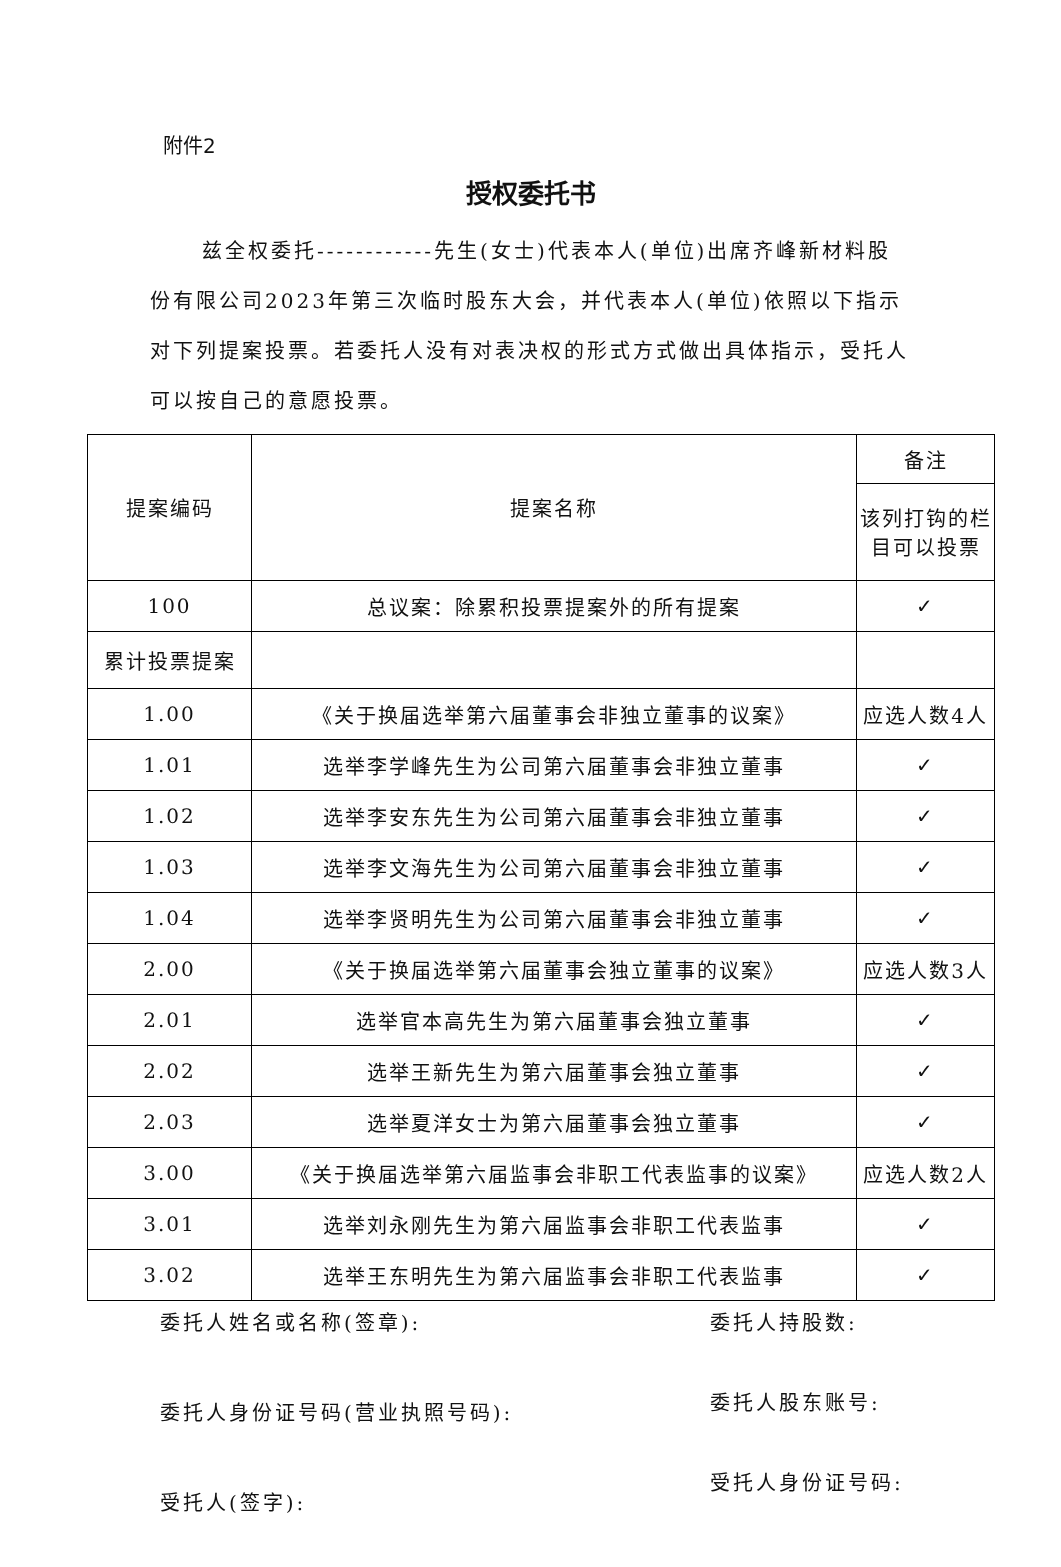附件2
授权委托书
兹全权委托------------先生(女士)代表本人(单位)出席齐峰新材料股份有限公司2023年第三次临时股东大会，并代表本人(单位)依照以下指示对下列提案投票。若委托人没有对表决权的形式方式做出具体指示，受托人可以按自己的意愿投票。
| 提案编码 | 提案名称 | 备注 |
| | | 该列打钩的栏目可以投票 |
| 100 | 总议案：除累积投票提案外的所有提案 | ✓ |
| 累计投票提案 | | |
| 1.00 | 《关于换届选举第六届董事会非独立董事的议案》 | 应选人数4人 |
| 1.01 | 选举李学峰先生为公司第六届董事会非独立董事 | ✓ |
| 1.02 | 选举李安东先生为公司第六届董事会非独立董事 | ✓ |
| 1.03 | 选举李文海先生为公司第六届董事会非独立董事 | ✓ |
| 1.04 | 选举李贤明先生为公司第六届董事会非独立董事 | ✓ |
| 2.00 | 《关于换届选举第六届董事会独立董事的议案》 | 应选人数3人 |
| 2.01 | 选举官本高先生为第六届董事会独立董事 | ✓ |
| 2.02 | 选举王新先生为第六届董事会独立董事 | ✓ |
| 2.03 | 选举夏洋女士为第六届董事会独立董事 | ✓ |
| 3.00 | 《关于换届选举第六届监事会非职工代表监事的议案》 | 应选人数2人 |
| 3.01 | 选举刘永刚先生为第六届监事会非职工代表监事 | ✓ |
| 3.02 | 选举王东明先生为第六届监事会非职工代表监事 | ✓ |
委托人姓名或名称(签章):
委托人身份证号码(营业执照号码):
受托人(签字):
委托人持股数:
委托人股东账号:
受托人身份证号码: